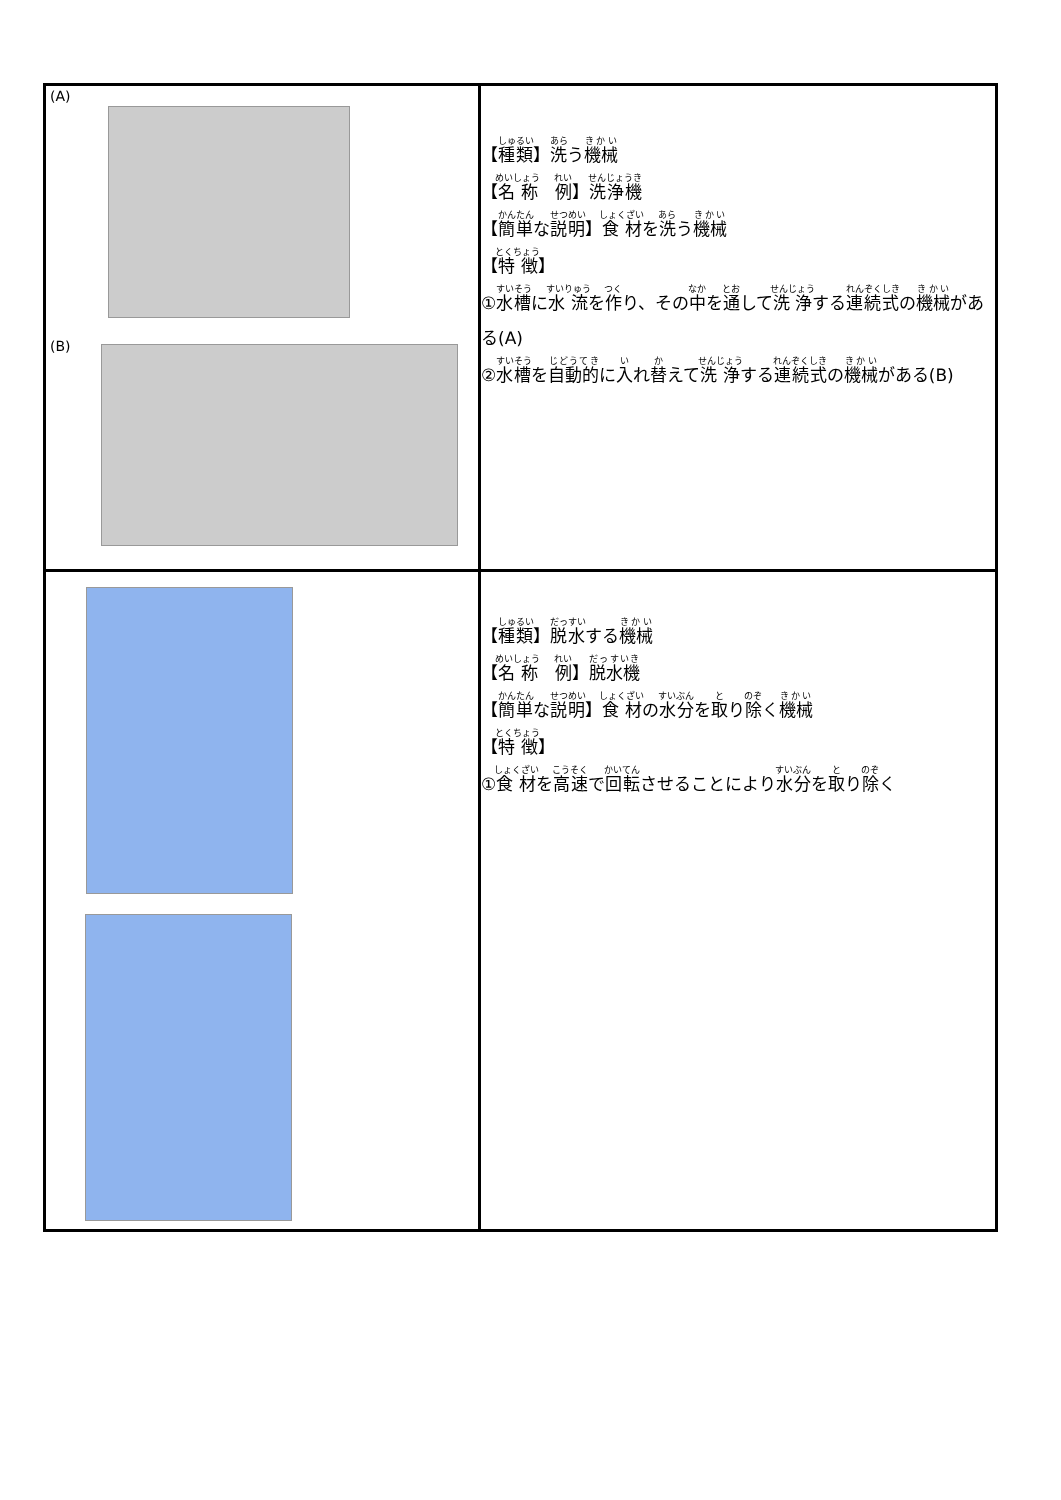| (A) (B) | 【 種類 】 洗 う 機械 【 名称 例 】 洗浄機 【 簡単 な 説明 】 食材 を 洗 う 機械 【 特徴 】 ① 水槽 に 水流 を 作 り、その 中 を 通 して 洗浄 する 連続式 の 機械 がある(A) ② 水槽 を 自動的 に 入 れ 替 えて 洗浄 する 連続式 の 機械 がある(B) |
| | 【 種類 】 脱水 する 機械 【 名称 例 】 脱水機 【 簡単 な 説明 】 食材 の 水分 を 取 り 除 く 機械 【 特徴 】 ① 食材 を 高速 で 回転 させることにより 水分 を 取 り 除 く |